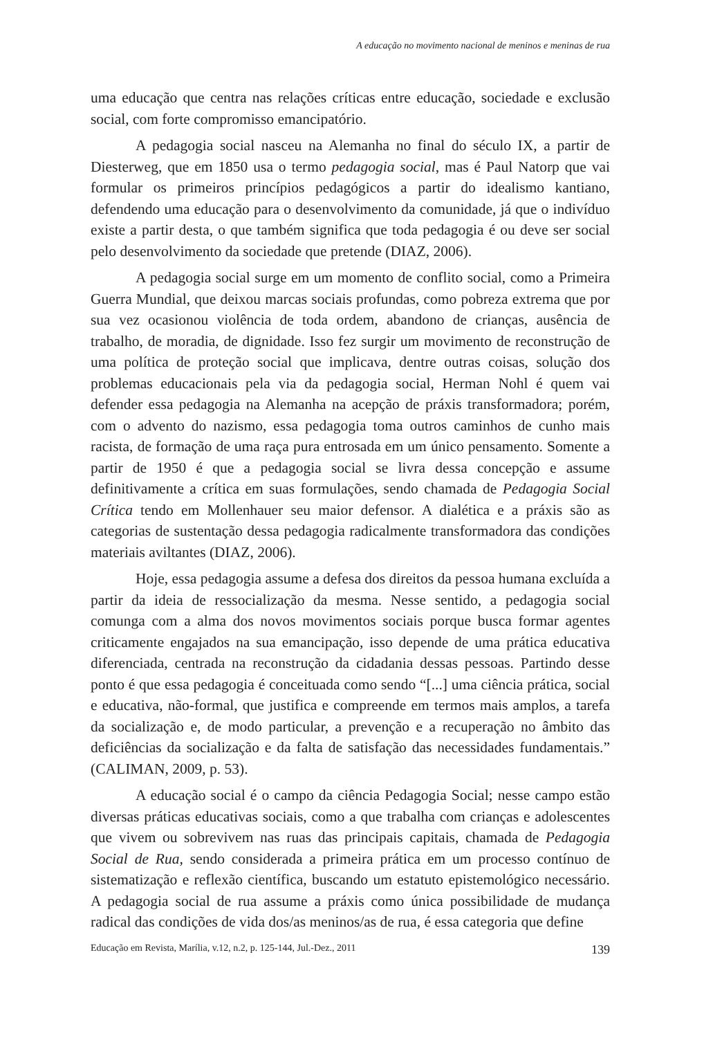A educação no movimento nacional de meninos e meninas de rua
uma educação que centra nas relações críticas entre educação, sociedade e exclusão social, com forte compromisso emancipatório.
A pedagogia social nasceu na Alemanha no final do século IX, a partir de Diesterweg, que em 1850 usa o termo pedagogia social, mas é Paul Natorp que vai formular os primeiros princípios pedagógicos a partir do idealismo kantiano, defendendo uma educação para o desenvolvimento da comunidade, já que o indivíduo existe a partir desta, o que também significa que toda pedagogia é ou deve ser social pelo desenvolvimento da sociedade que pretende (DIAZ, 2006).
A pedagogia social surge em um momento de conflito social, como a Primeira Guerra Mundial, que deixou marcas sociais profundas, como pobreza extrema que por sua vez ocasionou violência de toda ordem, abandono de crianças, ausência de trabalho, de moradia, de dignidade. Isso fez surgir um movimento de reconstrução de uma política de proteção social que implicava, dentre outras coisas, solução dos problemas educacionais pela via da pedagogia social, Herman Nohl é quem vai defender essa pedagogia na Alemanha na acepção de práxis transformadora; porém, com o advento do nazismo, essa pedagogia toma outros caminhos de cunho mais racista, de formação de uma raça pura entrosada em um único pensamento. Somente a partir de 1950 é que a pedagogia social se livra dessa concepção e assume definitivamente a crítica em suas formulações, sendo chamada de Pedagogia Social Crítica tendo em Mollenhauer seu maior defensor. A dialética e a práxis são as categorias de sustentação dessa pedagogia radicalmente transformadora das condições materiais aviltantes (DIAZ, 2006).
Hoje, essa pedagogia assume a defesa dos direitos da pessoa humana excluída a partir da ideia de ressocialização da mesma. Nesse sentido, a pedagogia social comunga com a alma dos novos movimentos sociais porque busca formar agentes criticamente engajados na sua emancipação, isso depende de uma prática educativa diferenciada, centrada na reconstrução da cidadania dessas pessoas. Partindo desse ponto é que essa pedagogia é conceituada como sendo “[...] uma ciência prática, social e educativa, não-formal, que justifica e compreende em termos mais amplos, a tarefa da socialização e, de modo particular, a prevenção e a recuperação no âmbito das deficiências da socialização e da falta de satisfação das necessidades fundamentais.” (CALIMAN, 2009, p. 53).
A educação social é o campo da ciência Pedagogia Social; nesse campo estão diversas práticas educativas sociais, como a que trabalha com crianças e adolescentes que vivem ou sobrevivem nas ruas das principais capitais, chamada de Pedagogia Social de Rua, sendo considerada a primeira prática em um processo contínuo de sistematização e reflexão científica, buscando um estatuto epistemológico necessário. A pedagogia social de rua assume a práxis como única possibilidade de mudança radical das condições de vida dos/as meninos/as de rua, é essa categoria que define
Educação em Revista, Marília, v.12, n.2, p. 125-144, Jul.-Dez., 2011 139